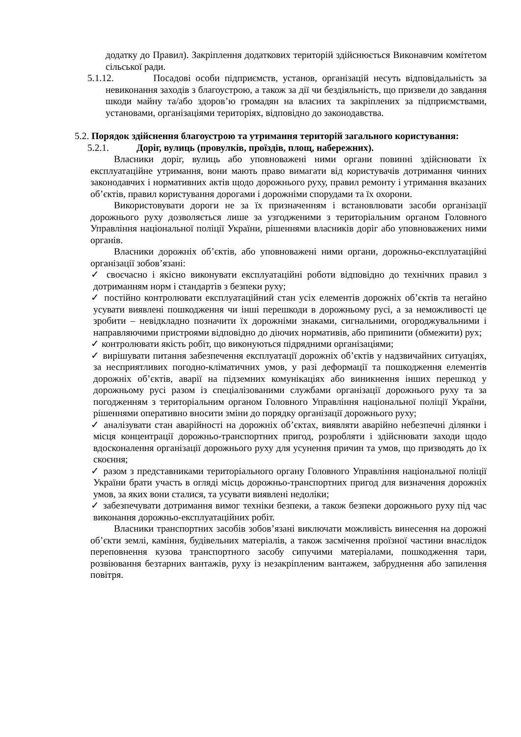додатку до Правил). Закріплення додаткових територій здійснюється Виконавчим комітетом сільської ради.
5.1.12. Посадові особи підприємств, установ, організацій несуть відповідальність за невиконання заходів з благоустрою, а також за дії чи бездіяльність, що призвели до завдання шкоди майну та/або здоров’ю громадян на власних та закріплених за підприємствами, установами, організаціями територіях, відповідно до законодавства.
5.2. Порядок здійснення благоустрою та утримання територій загального користування:
5.2.1. Доріг, вулиць (провулків, проїздів, площ, набережних).
Власники доріг, вулиць або уповноважені ними органи повинні здійснювати їх експлуатаційне утримання, вони мають право вимагати від користувачів дотримання чинних законодавчих і нормативних актів щодо дорожнього руху, правил ремонту і утримання вказаних об’єктів, правил користування дорогами і дорожніми спорудами та їх охорони.
Використовувати дороги не за їх призначенням і встановлювати засоби організації дорожнього руху дозволяється лише за узгодженими з територіальним органом Головного Управління національної поліції України, рішеннями власників доріг або уповноважених ними органів.
Власники дорожніх об’єктів, або уповноважені ними органи, дорожньо-експлуатаційні організації зобов’язані:
✓ своєчасно і якісно виконувати експлуатаційні роботи відповідно до технічних правил з дотриманням норм і стандартів з безпеки руху;
✓ постійно контролювати експлуатаційний стан усіх елементів дорожніх об’єктів та негайно усувати виявлені пошкодження чи інші перешкоди в дорожньому русі, а за неможливості це зробити – невідкладно позначити їх дорожніми знаками, сигнальними, огороджувальними і направляючими пристроями відповідно до діючих нормативів, або припинити (обмежити) рух;
✓ контролювати якість робіт, що виконуються підрядними організаціями;
✓ вирішувати питання забезпечення експлуатації дорожніх об’єктів у надзвичайних ситуаціях, за несприятливих погодно-кліматичних умов, у разі деформації та пошкодження елементів дорожніх об’єктів, аварії на підземних комунікаціях або виникнення інших перешкод у дорожньому русі разом із спеціалізованими службами організації дорожнього руху та за погодженням з територіальним органом Головного Управління національної поліції України, рішеннями оперативно вносити зміни до порядку організації дорожнього руху;
✓ аналізувати стан аварійності на дорожніх об’єктах, виявляти аварійно небезпечні ділянки і місця концентрації дорожньо-транспортних пригод, розробляти і здійснювати заходи щодо вдосконалення організації дорожнього руху для усунення причин та умов, що призводять до їх скоєння;
✓ разом з представниками територіального органу Головного Управління національної поліції України брати участь в огляді місць дорожньо-транспортних пригод для визначення дорожніх умов, за яких вони сталися, та усувати виявлені недоліки;
✓ забезпечувати дотримання вимог техніки безпеки, а також безпеки дорожнього руху під час виконання дорожньо-експлуатаційних робіт.
Власники транспортних засобів зобов’язані виключати можливість винесення на дорожні об’єкти землі, каміння, будівельних матеріалів, а також засмічення проїзної частини внаслідок переповнення кузова транспортного засобу сипучими матеріалами, пошкодження тари, розвіювання безтарних вантажів, руху із незакріпленим вантажем, забруднення або запилення повітря.